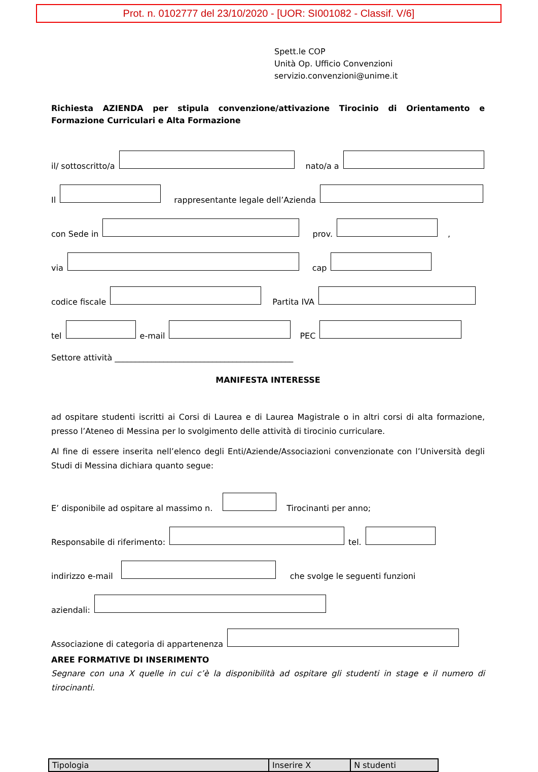Prot. n. 0102777 del 23/10/2020 - [UOR: SI001082 - Classif. V/6]
Spett.le COP
Unità Op. Ufficio Convenzioni
servizio.convenzioni@unime.it
Richiesta AZIENDA per stipula convenzione/attivazione Tirocinio di Orientamento e Formazione Curriculari e Alta Formazione
il/ sottoscritto/a nato/a a
Il rappresentante legale dell’Azienda
con Sede in prov. ,
via cap
codice fiscale Partita IVA
tel e-mail PEC
Settore attività ____________________________________________
MANIFESTA INTERESSE
ad ospitare studenti iscritti ai Corsi di Laurea e di Laurea Magistrale o in altri corsi di alta formazione, presso l’Ateneo di Messina per lo svolgimento delle attività di tirocinio curriculare.
Al fine di essere inserita nell’elenco degli Enti/Aziende/Associazioni convenzionate con l’Università degli Studi di Messina dichiara quanto segue:
E’ disponibile ad ospitare al massimo n. Tirocinanti per anno;
Responsabile di riferimento: tel.
indirizzo e-mail che svolge le seguenti funzioni
aziendali:
Associazione di categoria di appartenenza
AREE FORMATIVE DI INSERIMENTO
Segnare con una X quelle in cui c’è la disponibilità ad ospitare gli studenti in stage e il numero di tirocinanti.
| Tipologia | Inserire X | N studenti |